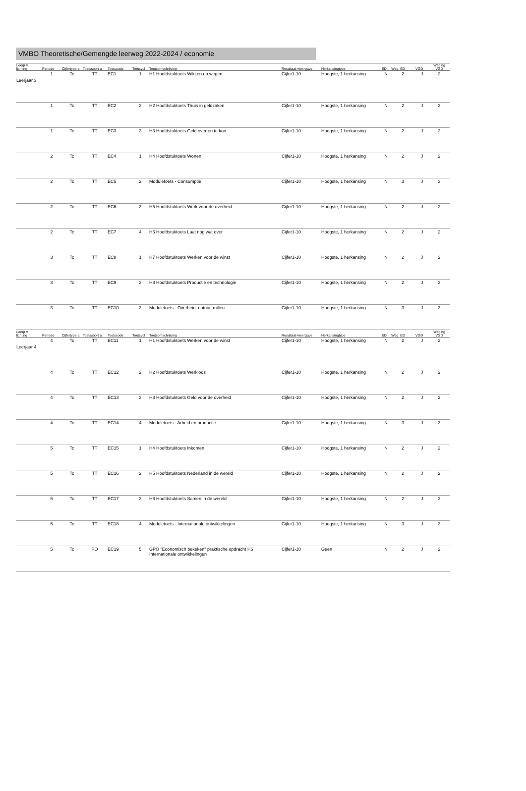VMBO Theoretische/Gemengde leerweg 2022-2024 / economie
| Leerjr v lichting | Periode | Cijfertype a | Toetssoort a | Toetscode | Toetsvol | Toetsomschrijving | Resultaat-weergave | Herkansingtype | ED | Weg. ED | VGD | Weging VGD |
| --- | --- | --- | --- | --- | --- | --- | --- | --- | --- | --- | --- | --- |
| Leerjaar 3 | 1 | Tc | TT | EC1 | 1 | H1 Hoofdstuktoets Wikken en wegen | Cijfer1-10 | Hoogste, 1 herkansing | N | 2 | J | 2 |
| | 1 | Tc | TT | EC2 | 2 | H2 Hoofdstuktoets Thuis in geldzaken | Cijfer1-10 | Hoogste, 1 herkansing | N | 2 | J | 2 |
| | 1 | Tc | TT | EC3 | 3 | H3 Hoofdstuktoets Geld over en te kort | Cijfer1-10 | Hoogste, 1 herkansing | N | 2 | J | 2 |
| | 2 | Tc | TT | EC4 | 1 | H4 Hoofdstuktoets Wonen | Cijfer1-10 | Hoogste, 1 herkansing | N | 2 | J | 2 |
| | 2 | Tc | TT | EC5 | 2 | Moduletoets - Consumptie | Cijfer1-10 | Hoogste, 1 herkansing | N | 3 | J | 3 |
| | 2 | Tc | TT | EC6 | 3 | H5 Hoofdstuktoets Werk voor de overheid | Cijfer1-10 | Hoogste, 1 herkansing | N | 2 | J | 2 |
| | 2 | Tc | TT | EC7 | 4 | H6 Hoofdstuktoets Laat nog wat over | Cijfer1-10 | Hoogste, 1 herkansing | N | 2 | J | 2 |
| | 3 | Tc | TT | EC8 | 1 | H7 Hoofdstuktoets Werken voor de winst | Cijfer1-10 | Hoogste, 1 herkansing | N | 2 | J | 2 |
| | 3 | Tc | TT | EC9 | 2 | H8 Hoofdstuktoets Productie en technologie | Cijfer1-10 | Hoogste, 1 herkansing | N | 2 | J | 2 |
| | 3 | Tc | TT | EC10 | 3 | Moduletoets - Overheid, natuur, milieu | Cijfer1-10 | Hoogste, 1 herkansing | N | 3 | J | 3 |
| Leerjr v lichting | Periode | Cijfertype a | Toetssoort a | Toetscode | Toetsvol | Toetsomschrijving | Resultaat-weergave | Herkansingtype | ED | Weg. ED | VGD | Weging VGD |
| --- | --- | --- | --- | --- | --- | --- | --- | --- | --- | --- | --- | --- |
| Leerjaar 4 | 4 | Tc | TT | EC11 | 1 | H1 Hoofdstuktoets Werken voor de winst | Cijfer1-10 | Hoogste, 1 herkansing | N | 2 | J | 2 |
| | 4 | Tc | TT | EC12 | 2 | H2 Hoofdstuktoets Werkloos | Cijfer1-10 | Hoogste, 1 herkansing | N | 2 | J | 2 |
| | 4 | Tc | TT | EC13 | 3 | H3 Hoofdstuktoets Geld voor de overheid | Cijfer1-10 | Hoogste, 1 herkansing | N | 2 | J | 2 |
| | 4 | Tc | TT | EC14 | 4 | Moduletoets - Arbeid en productie | Cijfer1-10 | Hoogste, 1 herkansing | N | 3 | J | 3 |
| | 5 | Tc | TT | EC15 | 1 | H4 Hoofdstuktoets Inkomen | Cijfer1-10 | Hoogste, 1 herkansing | N | 2 | J | 2 |
| | 5 | Tc | TT | EC16 | 2 | H5 Hoofdstuktoets Nederland in de wereld | Cijfer1-10 | Hoogste, 1 herkansing | N | 2 | J | 2 |
| | 5 | Tc | TT | EC17 | 3 | H6 Hoofdstuktoets Samen in de wereld | Cijfer1-10 | Hoogste, 1 herkansing | N | 2 | J | 2 |
| | 5 | Tc | TT | EC18 | 4 | Moduletoets - Internationale ontwikkelingen | Cijfer1-10 | Hoogste, 1 herkansing | N | 3 | J | 3 |
| | 5 | Tc | PO | EC19 | 5 | GPO "Economisch bekeken" praktische opdracht H6 Internationale ontwikkelingen | Cijfer1-10 | Geen | N | 2 | J | 2 |